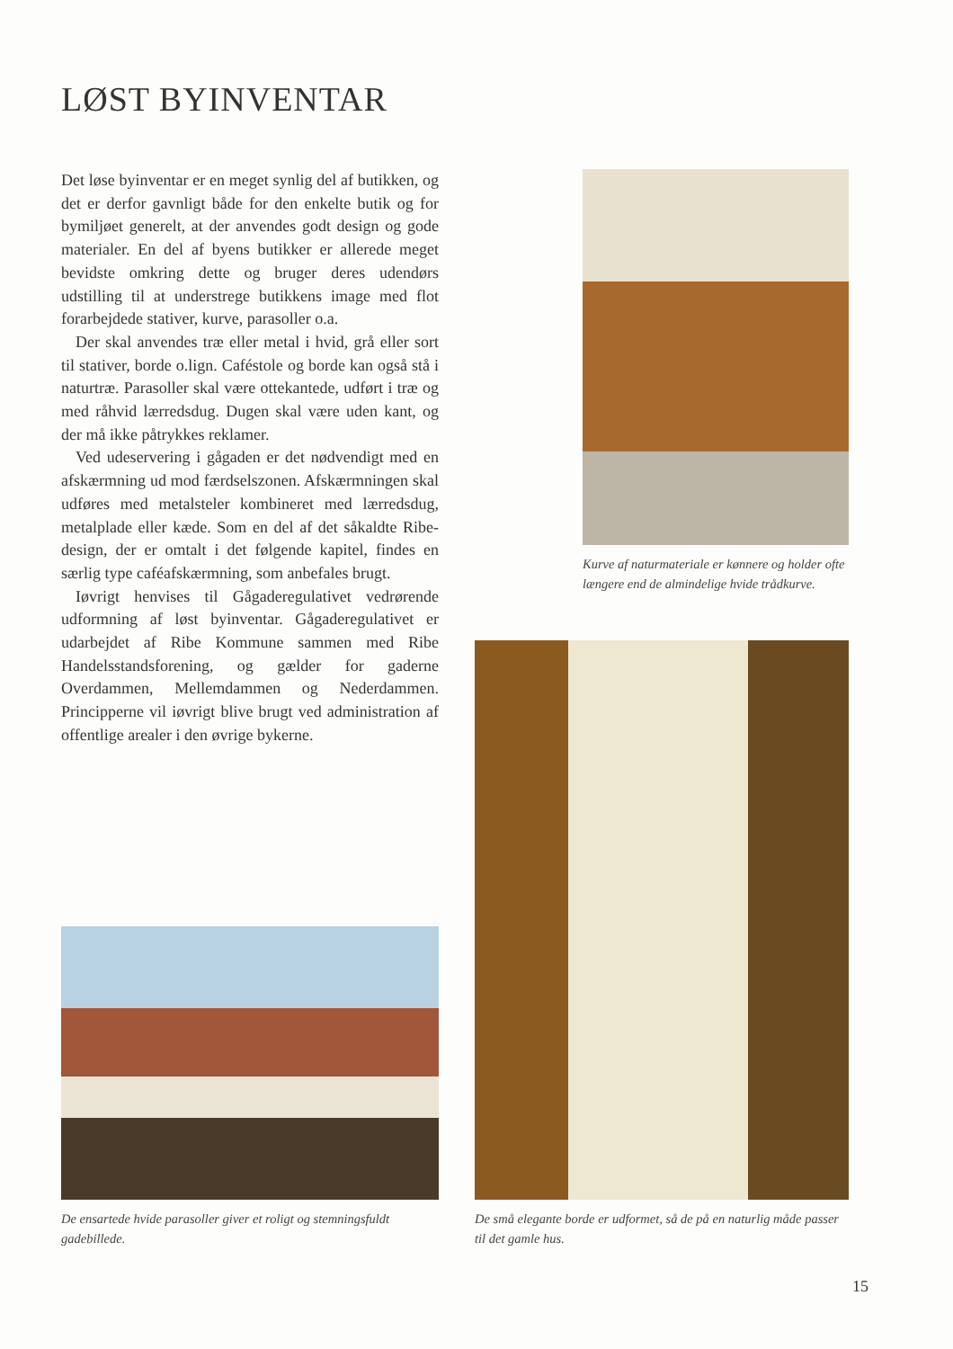LØST BYINVENTAR
Det løse byinventar er en meget synlig del af butikken, og det er derfor gavnligt både for den enkelte butik og for bymiljøet generelt, at der anvendes godt design og gode materialer. En del af byens butikker er allerede meget bevidste omkring dette og bruger deres udendørs udstilling til at understrege butikkens image med flot forarbejdede stativer, kurve, parasoller o.a.
Der skal anvendes træ eller metal i hvid, grå eller sort til stativer, borde o.lign. Caféstole og borde kan også stå i naturtræ. Parasoller skal være ottekantede, udført i træ og med råhvid lærredsdug. Dugen skal være uden kant, og der må ikke påtrykkes reklamer.
Ved udeservering i gågaden er det nødvendigt med en afskærmning ud mod færdselszonen. Afskærmningen skal udføres med metalsteler kombineret med lærredsdug, metalplade eller kæde. Som en del af det såkaldte Ribe-design, der er omtalt i det følgende kapitel, findes en særlig type caféafskærmning, som anbefales brugt.
Iøvrigt henvises til Gågaderegulativet vedrørende udformning af løst byinventar. Gågaderegulativet er udarbejdet af Ribe Kommune sammen med Ribe Handelsstandsforening, og gælder for gaderne Overdammen, Mellemdammen og Nederdammen. Principperne vil iøvrigt blive brugt ved administration af offentlige arealer i den øvrige bykerne.
Kurve af naturmateriale er kønnere og holder ofte længere end de almindelige hvide trådkurve.
De små elegante borde er udformet, så de på en naturlig måde passer til det gamle hus.
De ensartede hvide parasoller giver et roligt og stemningsfuldt gadebillede.
15